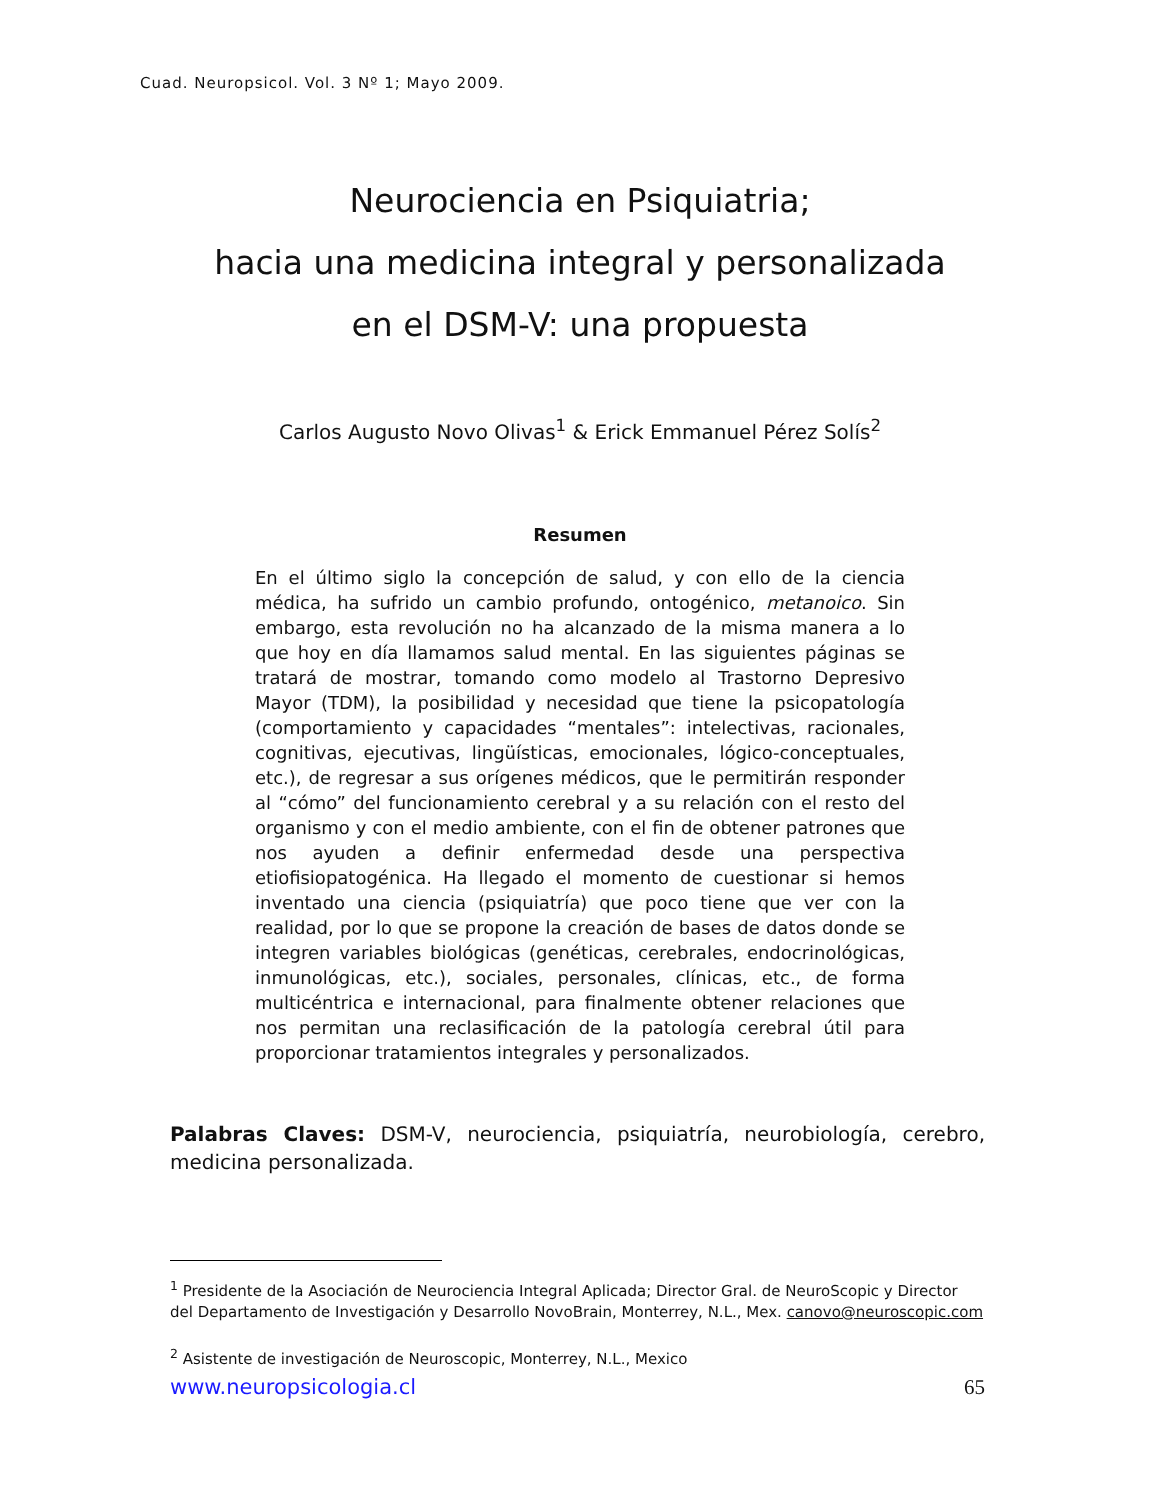Cuad. Neuropsicol. Vol. 3 Nº 1; Mayo 2009.
Neurociencia en Psiquiatria;
hacia una medicina integral y personalizada
en el DSM-V: una propuesta
Carlos Augusto Novo Olivas<sup>1</sup> & Erick Emmanuel Pérez Solís<sup>2</sup>
Resumen
En el último siglo la concepción de salud, y con ello de la ciencia médica, ha sufrido un cambio profundo, ontogénico, metanoico. Sin embargo, esta revolución no ha alcanzado de la misma manera a lo que hoy en día llamamos salud mental. En las siguientes páginas se tratará de mostrar, tomando como modelo al Trastorno Depresivo Mayor (TDM), la posibilidad y necesidad que tiene la psicopatología (comportamiento y capacidades “mentales”: intelectivas, racionales, cognitivas, ejecutivas, lingüísticas, emocionales, lógico-conceptuales, etc.), de regresar a sus orígenes médicos, que le permitirán responder al “cómo” del funcionamiento cerebral y a su relación con el resto del organismo y con el medio ambiente, con el fin de obtener patrones que nos ayuden a definir enfermedad desde una perspectiva etiofisiopatogénica. Ha llegado el momento de cuestionar si hemos inventado una ciencia (psiquiatría) que poco tiene que ver con la realidad, por lo que se propone la creación de bases de datos donde se integren variables biológicas (genéticas, cerebrales, endocrinológicas, inmunológicas, etc.), sociales, personales, clínicas, etc., de forma multicéntrica e internacional, para finalmente obtener relaciones que nos permitan una reclasificación de la patología cerebral útil para proporcionar tratamientos integrales y personalizados.
Palabras Claves: DSM-V, neurociencia, psiquiatría, neurobiología, cerebro, medicina personalizada.
<sup>1</sup> Presidente de la Asociación de Neurociencia Integral Aplicada; Director Gral. de NeuroScopic y Director del Departamento de Investigación y Desarrollo NovoBrain, Monterrey, N.L., Mex. canovo@neuroscopic.com
<sup>2</sup> Asistente de investigación de Neuroscopic, Monterrey, N.L., Mexico
www.neuropsicologia.cl 65